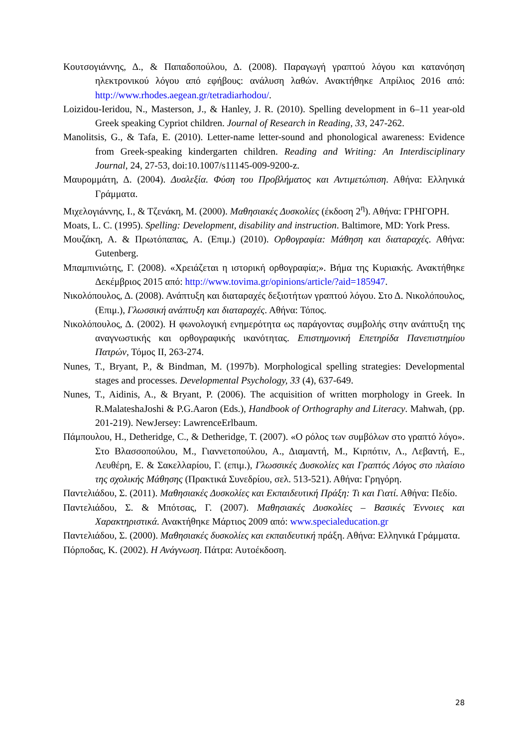Κουτσογιάννης, Δ., & Παπαδοπούλου, Δ. (2008). Παραγωγή γραπτού λόγου και κατανόηση ηλεκτρονικού λόγου από εφήβους: ανάλυση λαθών. Ανακτήθηκε Απρίλιος 2016 από: http://www.rhodes.aegean.gr/tetradiarhodou/.
Loizidou-Ieridou, N., Masterson, J., & Hanley, J. R. (2010). Spelling development in 6–11 year-old Greek speaking Cypriot children. Journal of Research in Reading, 33, 247-262.
Manolitsis, G., & Tafa, E. (2010). Letter-name letter-sound and phonological awareness: Evidence from Greek-speaking kindergarten children. Reading and Writing: An Interdisciplinary Journal, 24, 27-53, doi:10.1007/s11145-009-9200-z.
Μαυρομμάτη, Δ. (2004). Δυσλεξία. Φύση του Προβλήματος και Αντιμετώπιση. Αθήνα: Ελληνικά Γράμματα.
Μιχελογιάννης, Ι., & Τζενάκη, Μ. (2000). Μαθησιακές Δυσκολίες (έκδοση 2<sup>η</sup>). Αθήνα: ΓΡΗΓΟΡΗ.
Moats, L. C. (1995). Spelling: Development, disability and instruction. Baltimore, MD: York Press.
Μουζάκη, Α. & Πρωτόπαπας, Α. (Επιμ.) (2010). Ορθογραφία: Μάθηση και διαταραχές. Αθήνα: Gutenberg.
Μπαμπινιώτης, Γ. (2008). «Χρειάζεται η ιστορική ορθογραφία;». Βήμα της Κυριακής. Ανακτήθηκε Δεκέμβριος 2015 από: http://www.tovima.gr/opinions/article/?aid=185947.
Νικολόπουλος, Δ. (2008). Ανάπτυξη και διαταραχές δεξιοτήτων γραπτού λόγου. Στο Δ. Νικολόπουλος, (Επιμ.), Γλωσσική ανάπτυξη και διαταραχές. Αθήνα: Τόπος.
Νικολόπουλος, Δ. (2002). Η φωνολογική ενημερότητα ως παράγοντας συμβολής στην ανάπτυξη της αναγνωστικής και ορθογραφικής ικανότητας. Επιστημονική Επετηρίδα Πανεπιστημίου Πατρών, Τόμος ΙΙ, 263-274.
Nunes, T., Bryant, P., & Bindman, M. (1997b). Morphological spelling strategies: Developmental stages and processes. Developmental Psychology, 33 (4), 637-649.
Nunes, T., Aidinis, A., & Bryant, P. (2006). The acquisition of written morphology in Greek. In R.MalateshaJoshi & P.G.Aaron (Eds.), Handbook of Orthography and Literacy. Mahwah, (pp. 201-219). NewJersey: LawrenceErlbaum.
Πάμπουλου, Η., Detheridge, C., & Detheridge, T. (2007). «Ο ρόλος των συμβόλων στο γραπτό λόγο». Στο Βλασσοπούλου, Μ., Γιαννετοπούλου, Α., Διαμαντή, Μ., Κιρπότιν, Λ., Λεβαντή, Ε., Λευθέρη, Ε. & Σακελλαρίου, Γ. (επιμ.), Γλωσσικές Δυσκολίες και Γραπτός Λόγος στο πλαίσιο της σχολικής Μάθησης (Πρακτικά Συνεδρίου, σελ. 513-521). Αθήνα: Γρηγόρη.
Παντελιάδου, Σ. (2011). Μαθησιακές Δυσκολίες και Εκπαιδευτική Πράξη: Τι και Γιατί. Αθήνα: Πεδίο.
Παντελιάδου, Σ. & Μπότσας, Γ. (2007). Μαθησιακές Δυσκολίες – Βασικές Έννοιες και Χαρακτηριστικά. Ανακτήθηκε Μάρτιος 2009 από: www.specialeducation.gr
Παντελιάδου, Σ. (2000). Μαθησιακές δυσκολίες και εκπαιδευτική πράξη. Αθήνα: Ελληνικά Γράμματα.
Πόρποδας, Κ. (2002). Η Ανάγνωση. Πάτρα: Αυτοέκδοση.
28